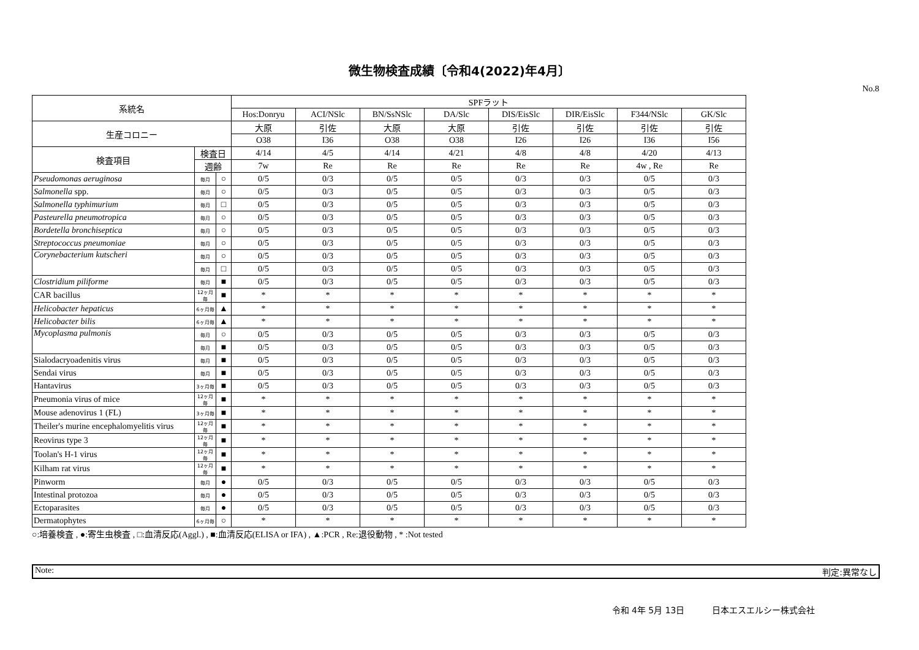微生物検査成績〔令和4(2022)年4月〕
No.8
| 系統名 | | | SPFラット | | | | | | | |
| --- | --- | --- | --- | --- | --- | --- | --- | --- | --- | --- |
| | | | Hos:Donryu | ACI/NSlc | BN/SsNSlc | DA/Slc | DIS/EisSlc | DIR/EisSlc | F344/NSlc | GK/Slc |
| 生産コロニー | | | 大原 | 引佐 | 大原 | 大原 | 引佐 | 引佐 | 引佐 | 引佐 |
| | | | O38 | I36 | O38 | O38 | I26 | I26 | I36 | I56 |
| 検査項目 | 検査日 | | 4/14 | 4/5 | 4/14 | 4/21 | 4/8 | 4/8 | 4/20 | 4/13 |
| | 週齢 | | 7w | Re | Re | Re | Re | Re | 4w , Re | Re |
| Pseudomonas aeruginosa | 毎月 | ○ | 0/5 | 0/3 | 0/5 | 0/5 | 0/3 | 0/3 | 0/5 | 0/3 |
| Salmonella spp. | 毎月 | ○ | 0/5 | 0/3 | 0/5 | 0/5 | 0/3 | 0/3 | 0/5 | 0/3 |
| Salmonella typhimurium | 毎月 | □ | 0/5 | 0/3 | 0/5 | 0/5 | 0/3 | 0/3 | 0/5 | 0/3 |
| Pasteurella pneumotropica | 毎月 | ○ | 0/5 | 0/3 | 0/5 | 0/5 | 0/3 | 0/3 | 0/5 | 0/3 |
| Bordetella bronchiseptica | 毎月 | ○ | 0/5 | 0/3 | 0/5 | 0/5 | 0/3 | 0/3 | 0/5 | 0/3 |
| Streptococcus pneumoniae | 毎月 | ○ | 0/5 | 0/3 | 0/5 | 0/5 | 0/3 | 0/3 | 0/5 | 0/3 |
| Corynebacterium kutscheri | 毎月 | ○ | 0/5 | 0/3 | 0/5 | 0/5 | 0/3 | 0/3 | 0/5 | 0/3 |
| | 毎月 | □ | 0/5 | 0/3 | 0/5 | 0/5 | 0/3 | 0/3 | 0/5 | 0/3 |
| Clostridium piliforme | 毎月 | ■ | 0/5 | 0/3 | 0/5 | 0/5 | 0/3 | 0/3 | 0/5 | 0/3 |
| CAR bacillus | 12ヶ月毎 | ■ | * | * | * | * | * | * | * | * |
| Helicobacter hepaticus | 6ヶ月毎 | ▲ | * | * | * | * | * | * | * | * |
| Helicobacter bilis | 6ヶ月毎 | ▲ | * | * | * | * | * | * | * | * |
| Mycoplasma pulmonis | 毎月 | ○ | 0/5 | 0/3 | 0/5 | 0/5 | 0/3 | 0/3 | 0/5 | 0/3 |
| | 毎月 | ■ | 0/5 | 0/3 | 0/5 | 0/5 | 0/3 | 0/3 | 0/5 | 0/3 |
| Sialodacryoadenitis virus | 毎月 | ■ | 0/5 | 0/3 | 0/5 | 0/5 | 0/3 | 0/3 | 0/5 | 0/3 |
| Sendai virus | 毎月 | ■ | 0/5 | 0/3 | 0/5 | 0/5 | 0/3 | 0/3 | 0/5 | 0/3 |
| Hantavirus | 3ヶ月毎 | ■ | 0/5 | 0/3 | 0/5 | 0/5 | 0/3 | 0/3 | 0/5 | 0/3 |
| Pneumonia virus of mice | 12ヶ月毎 | ■ | * | * | * | * | * | * | * | * |
| Mouse adenovirus 1 (FL) | 3ヶ月毎 | ■ | * | * | * | * | * | * | * | * |
| Theiler's murine encephalomyelitis virus | 12ヶ月毎 | ■ | * | * | * | * | * | * | * | * |
| Reovirus type 3 | 12ヶ月毎 | ■ | * | * | * | * | * | * | * | * |
| Toolan's H-1 virus | 12ヶ月毎 | ■ | * | * | * | * | * | * | * | * |
| Kilham rat virus | 12ヶ月毎 | ■ | * | * | * | * | * | * | * | * |
| Pinworm | 毎月 | ● | 0/5 | 0/3 | 0/5 | 0/5 | 0/3 | 0/3 | 0/5 | 0/3 |
| Intestinal protozoa | 毎月 | ● | 0/5 | 0/3 | 0/5 | 0/5 | 0/3 | 0/3 | 0/5 | 0/3 |
| Ectoparasites | 毎月 | ● | 0/5 | 0/3 | 0/5 | 0/5 | 0/3 | 0/3 | 0/5 | 0/3 |
| Dermatophytes | 6ヶ月毎 | ○ | * | * | * | * | * | * | * | * |
○:培養検査 , ●:寄生虫検査 , □:血清反応(Aggl.) , ■:血清反応(ELISA or IFA) , ▲:PCR , Re:退役動物 , * :Not tested
Note: 判定:異常なし
令和 4年 5月 13日 日本エスエルシー株式会社